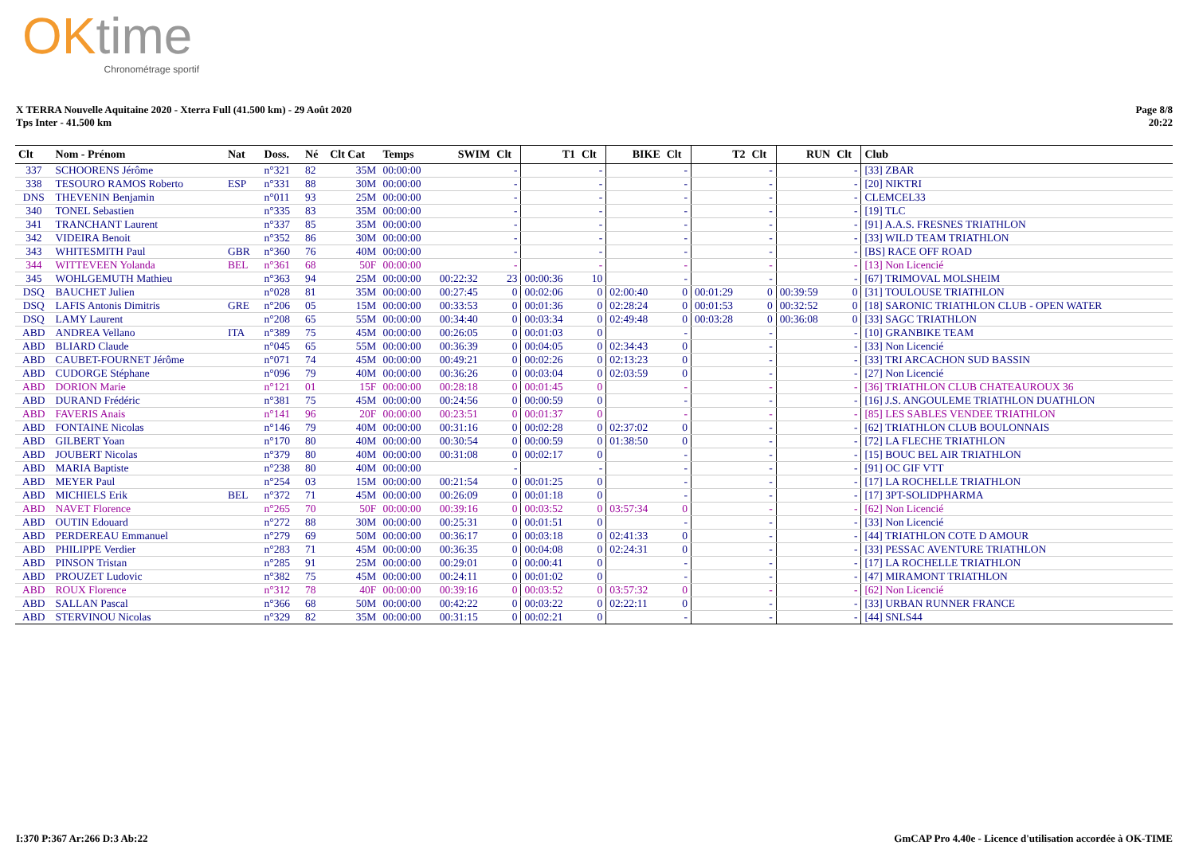OKtime
Chronométrage sportif
X TERRA Nouvelle Aquitaine 2020 - Xterra Full (41.500 km) - 29 Août 2020
Tps Inter - 41.500 km
Page 8/8
20:22
| Clt | Nom - Prénom | Nat | Doss. | Né | Clt Cat | Temps | SWIM | Clt | T1 | Clt | BIKE | Clt | T2 | Clt | RUN | Clt | Club |
| --- | --- | --- | --- | --- | --- | --- | --- | --- | --- | --- | --- | --- | --- | --- | --- | --- | --- |
| 337 | SCHOORENS Jérôme | | n°321 | 82 | 35M | 00:00:00 | | - | | - | | - | | - | | - | [33] ZBAR |
| 338 | TESOURO RAMOS Roberto | ESP | n°331 | 88 | 30M | 00:00:00 | | - | | - | | - | | - | | - | [20] NIKTRI |
| DNS | THEVENIN Benjamin | | n°011 | 93 | 25M | 00:00:00 | | - | | - | | - | | - | | - | CLEMCEL33 |
| 340 | TONEL Sebastien | | n°335 | 83 | 35M | 00:00:00 | | - | | - | | - | | - | | - | [19] TLC |
| 341 | TRANCHANT Laurent | | n°337 | 85 | 35M | 00:00:00 | | - | | - | | - | | - | | - | [91] A.A.S. FRESNES TRIATHLON |
| 342 | VIDEIRA Benoit | | n°352 | 86 | 30M | 00:00:00 | | - | | - | | - | | - | | - | [33] WILD TEAM TRIATHLON |
| 343 | WHITESMITH Paul | GBR | n°360 | 76 | 40M | 00:00:00 | | - | | - | | - | | - | | - | [BS] RACE OFF ROAD |
| 344 | WITTEVEEN Yolanda | BEL | n°361 | 68 | 50F | 00:00:00 | | - | | - | | - | | - | | - | [13] Non Licencié |
| 345 | WOHLGEMUTH Mathieu | | n°363 | 94 | 25M | 00:00:00 | 00:22:32 | 23 | 00:00:36 | 10 | | - | | - | | - | [67] TRIMOVAL MOLSHEIM |
| DSQ | BAUCHET Julien | | n°028 | 81 | 35M | 00:00:00 | 00:27:45 | 0 | 00:02:06 | 0 | 02:00:40 | 0 | 00:01:29 | 0 | 00:39:59 | 0 | [31] TOULOUSE TRIATHLON |
| DSQ | LAFIS Antonis Dimitris | GRE | n°206 | 05 | 15M | 00:00:00 | 00:33:53 | 0 | 00:01:36 | 0 | 02:28:24 | 0 | 00:01:53 | 0 | 00:32:52 | 0 | [18] SARONIC TRIATHLON CLUB - OPEN WATER |
| DSQ | LAMY Laurent | | n°208 | 65 | 55M | 00:00:00 | 00:34:40 | 0 | 00:03:34 | 0 | 02:49:48 | 0 | 00:03:28 | 0 | 00:36:08 | 0 | [33] SAGC TRIATHLON |
| ABD | ANDREA Vellano | ITA | n°389 | 75 | 45M | 00:00:00 | 00:26:05 | 0 | 00:01:03 | 0 | | - | | - | | - | [10] GRANBIKE TEAM |
| ABD | BLIARD Claude | | n°045 | 65 | 55M | 00:00:00 | 00:36:39 | 0 | 00:04:05 | 0 | 02:34:43 | 0 | | - | | - | [33] Non Licencié |
| ABD | CAUBET-FOURNET Jérôme | | n°071 | 74 | 45M | 00:00:00 | 00:49:21 | 0 | 00:02:26 | 0 | 02:13:23 | 0 | | - | | - | [33] TRI ARCACHON SUD BASSIN |
| ABD | CUDORGE Stéphane | | n°096 | 79 | 40M | 00:00:00 | 00:36:26 | 0 | 00:03:04 | 0 | 02:03:59 | 0 | | - | | - | [27] Non Licencié |
| ABD | DORION Marie | | n°121 | 01 | 15F | 00:00:00 | 00:28:18 | 0 | 00:01:45 | 0 | | - | | - | | - | [36] TRIATHLON CLUB CHATEAUROUX 36 |
| ABD | DURAND Frédéric | | n°381 | 75 | 45M | 00:00:00 | 00:24:56 | 0 | 00:00:59 | 0 | | - | | - | | - | [16] J.S. ANGOULEME TRIATHLON DUATHLON |
| ABD | FAVERIS Anais | | n°141 | 96 | 20F | 00:00:00 | 00:23:51 | 0 | 00:01:37 | 0 | | - | | - | | - | [85] LES SABLES VENDEE TRIATHLON |
| ABD | FONTAINE Nicolas | | n°146 | 79 | 40M | 00:00:00 | 00:31:16 | 0 | 00:02:28 | 0 | 02:37:02 | 0 | | - | | - | [62] TRIATHLON CLUB BOULONNAIS |
| ABD | GILBERT Yoan | | n°170 | 80 | 40M | 00:00:00 | 00:30:54 | 0 | 00:00:59 | 0 | 01:38:50 | 0 | | - | | - | [72] LA FLECHE TRIATHLON |
| ABD | JOUBERT Nicolas | | n°379 | 80 | 40M | 00:00:00 | 00:31:08 | 0 | 00:02:17 | 0 | | - | | - | | - | [15] BOUC BEL AIR TRIATHLON |
| ABD | MARIA Baptiste | | n°238 | 80 | 40M | 00:00:00 | | - | | - | | - | | - | | - | [91] OC GIF VTT |
| ABD | MEYER Paul | | n°254 | 03 | 15M | 00:00:00 | 00:21:54 | 0 | 00:01:25 | 0 | | - | | - | | - | [17] LA ROCHELLE TRIATHLON |
| ABD | MICHIELS Erik | BEL | n°372 | 71 | 45M | 00:00:00 | 00:26:09 | 0 | 00:01:18 | 0 | | - | | - | | - | [17] 3PT-SOLIDPHARMA |
| ABD | NAVET Florence | | n°265 | 70 | 50F | 00:00:00 | 00:39:16 | 0 | 00:03:52 | 0 | 03:57:34 | 0 | | - | | - | [62] Non Licencié |
| ABD | OUTIN Edouard | | n°272 | 88 | 30M | 00:00:00 | 00:25:31 | 0 | 00:01:51 | 0 | | - | | - | | - | [33] Non Licencié |
| ABD | PERDEREAU Emmanuel | | n°279 | 69 | 50M | 00:00:00 | 00:36:17 | 0 | 00:03:18 | 0 | 02:41:33 | 0 | | - | | - | [44] TRIATHLON COTE D AMOUR |
| ABD | PHILIPPE Verdier | | n°283 | 71 | 45M | 00:00:00 | 00:36:35 | 0 | 00:04:08 | 0 | 02:24:31 | 0 | | - | | - | [33] PESSAC AVENTURE TRIATHLON |
| ABD | PINSON Tristan | | n°285 | 91 | 25M | 00:00:00 | 00:29:01 | 0 | 00:00:41 | 0 | | - | | - | | - | [17] LA ROCHELLE TRIATHLON |
| ABD | PROUZET Ludovic | | n°382 | 75 | 45M | 00:00:00 | 00:24:11 | 0 | 00:01:02 | 0 | | - | | - | | - | [47] MIRAMONT TRIATHLON |
| ABD | ROUX Florence | | n°312 | 78 | 40F | 00:00:00 | 00:39:16 | 0 | 00:03:52 | 0 | 03:57:32 | 0 | | - | | - | [62] Non Licencié |
| ABD | SALLAN Pascal | | n°366 | 68 | 50M | 00:00:00 | 00:42:22 | 0 | 00:03:22 | 0 | 02:22:11 | 0 | | - | | - | [33] URBAN RUNNER FRANCE |
| ABD | STERVINOU Nicolas | | n°329 | 82 | 35M | 00:00:00 | 00:31:15 | 0 | 00:02:21 | 0 | | - | | - | | - | [44] SNLS44 |
I:370 P:367 Ar:266 D:3 Ab:22 GmCAP Pro 4.40e - Licence d'utilisation accordée à OK-TIME